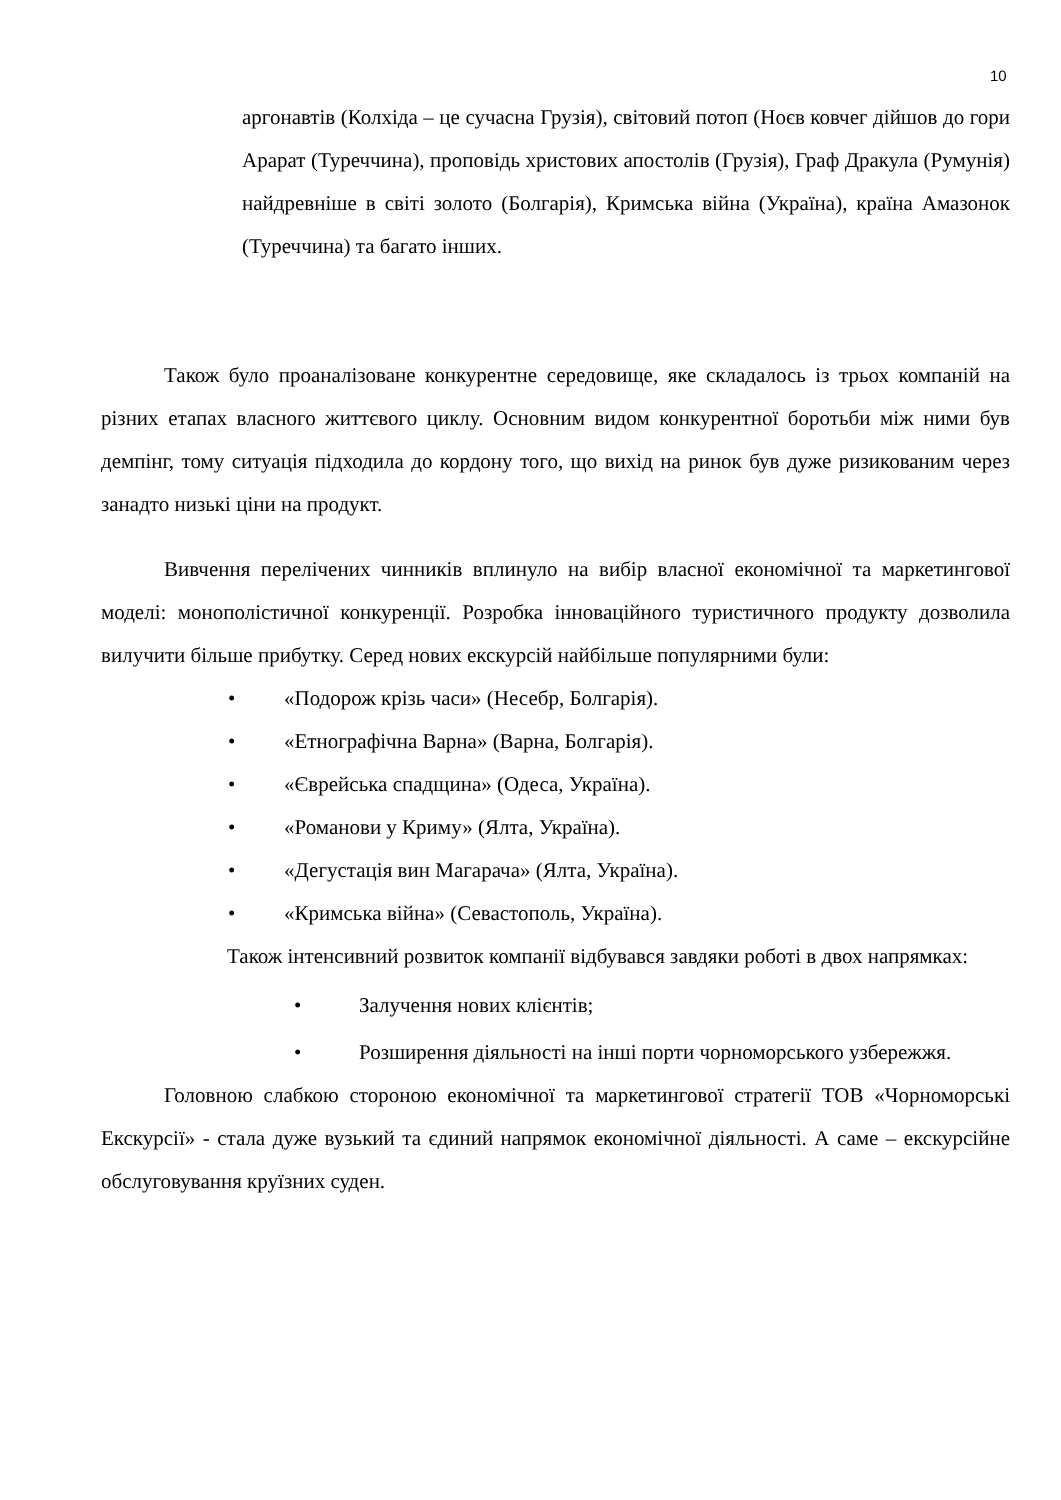10
аргонавтів (Колхіда – це сучасна Грузія), світовий потоп (Ноєв ковчег дійшов до гори Арарат (Туреччина), проповідь христових апостолів (Грузія), Граф Дракула (Румунія) найдревніше в світі золото (Болгарія), Кримська війна (Україна), країна Амазонок (Туреччина) та багато інших.
Також було проаналізоване конкурентне середовище, яке складалось із трьох компаній на різних етапах власного життєвого циклу. Основним видом конкурентної боротьби між ними був демпінг, тому ситуація підходила до кордону того, що вихід на ринок був дуже ризикованим через занадто низькі ціни на продукт.
Вивчення перелічених чинників вплинуло на вибір власної економічної та маркетингової моделі: монополістичної конкуренції. Розробка інноваційного туристичного продукту дозволила вилучити більше прибутку. Серед нових екскурсій найбільше популярними були:
• «Подорож крізь часи» (Несебр, Болгарія).
• «Етнографічна Варна» (Варна, Болгарія).
• «Єврейська спадщина» (Одеса, Україна).
• «Романови у Криму» (Ялта, Україна).
• «Дегустація вин Магарача» (Ялта, Україна).
• «Кримська війна» (Севастополь, Україна).
Також інтенсивний розвиток компанії відбувався завдяки роботі в двох напрямках:
• Залучення нових клієнтів;
• Розширення діяльності на інші порти чорноморського узбережжя.
Головною слабкою стороною економічної та маркетингової стратегії ТОВ «Чорноморські Екскурсії» - стала дуже вузький та єдиний напрямок економічної діяльності. А саме – екскурсійне обслуговування круїзних суден.